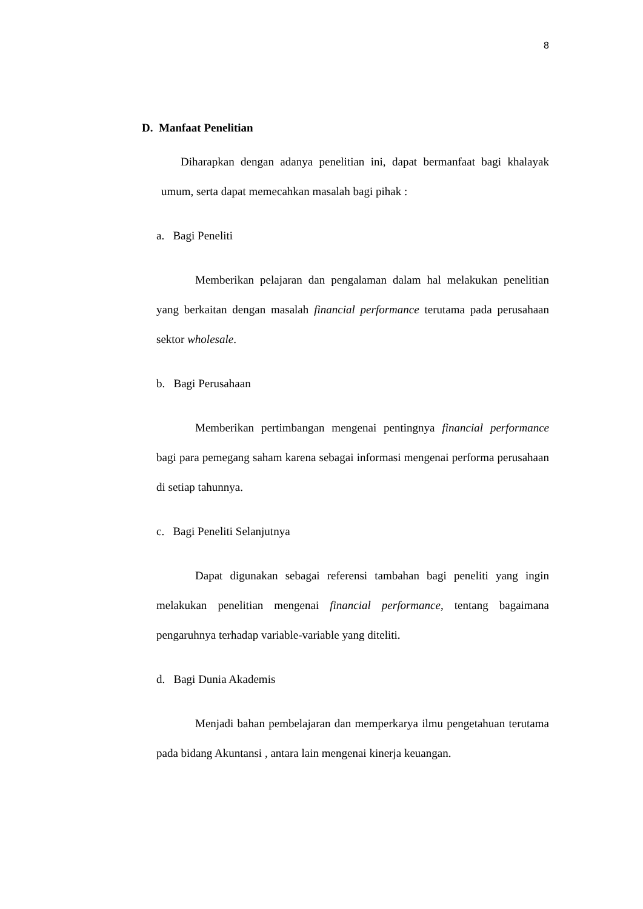8
D. Manfaat Penelitian
Diharapkan dengan adanya penelitian ini, dapat bermanfaat bagi khalayak umum, serta dapat memecahkan masalah bagi pihak :
a. Bagi Peneliti
Memberikan pelajaran dan pengalaman dalam hal melakukan penelitian yang berkaitan dengan masalah financial performance terutama pada perusahaan sektor wholesale.
b. Bagi Perusahaan
Memberikan pertimbangan mengenai pentingnya financial performance bagi para pemegang saham karena sebagai informasi mengenai performa perusahaan di setiap tahunnya.
c. Bagi Peneliti Selanjutnya
Dapat digunakan sebagai referensi tambahan bagi peneliti yang ingin melakukan penelitian mengenai financial performance, tentang bagaimana pengaruhnya terhadap variable-variable yang diteliti.
d. Bagi Dunia Akademis
Menjadi bahan pembelajaran dan memperkarya ilmu pengetahuan terutama pada bidang Akuntansi , antara lain mengenai kinerja keuangan.